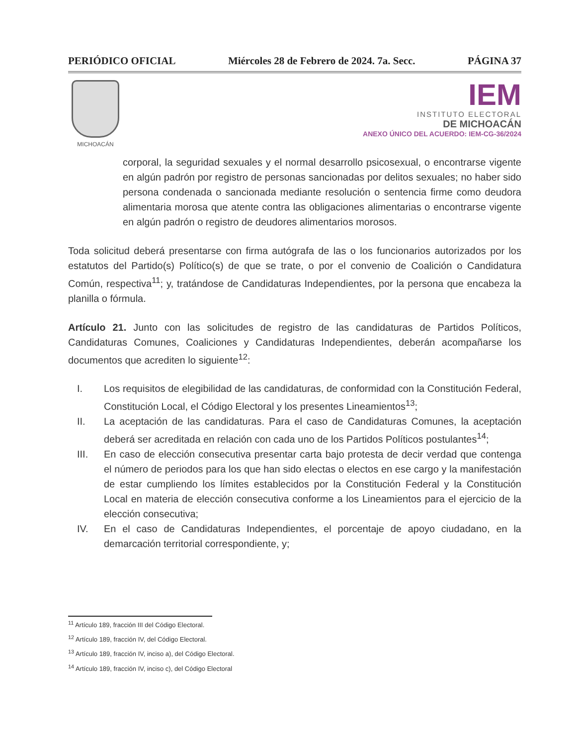PERIÓDICO OFICIAL Miércoles 28 de Febrero de 2024. 7a. Secc. PÁGINA 37
MICHOACÁN
IEM
INSTITUTO ELECTORAL
DE MICHOACÁN
ANEXO ÚNICO DEL ACUERDO: IEM-CG-36/2024
corporal, la seguridad sexuales y el normal desarrollo psicosexual, o encontrarse vigente en algún padrón por registro de personas sancionadas por delitos sexuales; no haber sido persona condenada o sancionada mediante resolución o sentencia firme como deudora alimentaria morosa que atente contra las obligaciones alimentarias o encontrarse vigente en algún padrón o registro de deudores alimentarios morosos.
Toda solicitud deberá presentarse con firma autógrafa de las o los funcionarios autorizados por los estatutos del Partido(s) Político(s) de que se trate, o por el convenio de Coalición o Candidatura Común, respectiva<sup>11</sup>; y, tratándose de Candidaturas Independientes, por la persona que encabeza la planilla o fórmula.
Artículo 21. Junto con las solicitudes de registro de las candidaturas de Partidos Políticos, Candidaturas Comunes, Coaliciones y Candidaturas Independientes, deberán acompañarse los documentos que acrediten lo siguiente<sup>12</sup>:
I. Los requisitos de elegibilidad de las candidaturas, de conformidad con la Constitución Federal, Constitución Local, el Código Electoral y los presentes Lineamientos<sup>13</sup>;
II. La aceptación de las candidaturas. Para el caso de Candidaturas Comunes, la aceptación deberá ser acreditada en relación con cada uno de los Partidos Políticos postulantes<sup>14</sup>;
III. En caso de elección consecutiva presentar carta bajo protesta de decir verdad que contenga el número de periodos para los que han sido electas o electos en ese cargo y la manifestación de estar cumpliendo los límites establecidos por la Constitución Federal y la Constitución Local en materia de elección consecutiva conforme a los Lineamientos para el ejercicio de la elección consecutiva;
IV. En el caso de Candidaturas Independientes, el porcentaje de apoyo ciudadano, en la demarcación territorial correspondiente, y;
<sup>11</sup> Artículo 189, fracción III del Código Electoral.
<sup>12</sup> Artículo 189, fracción IV, del Código Electoral.
<sup>13</sup> Artículo 189, fracción IV, inciso a), del Código Electoral.
<sup>14</sup> Artículo 189, fracción IV, inciso c), del Código Electoral